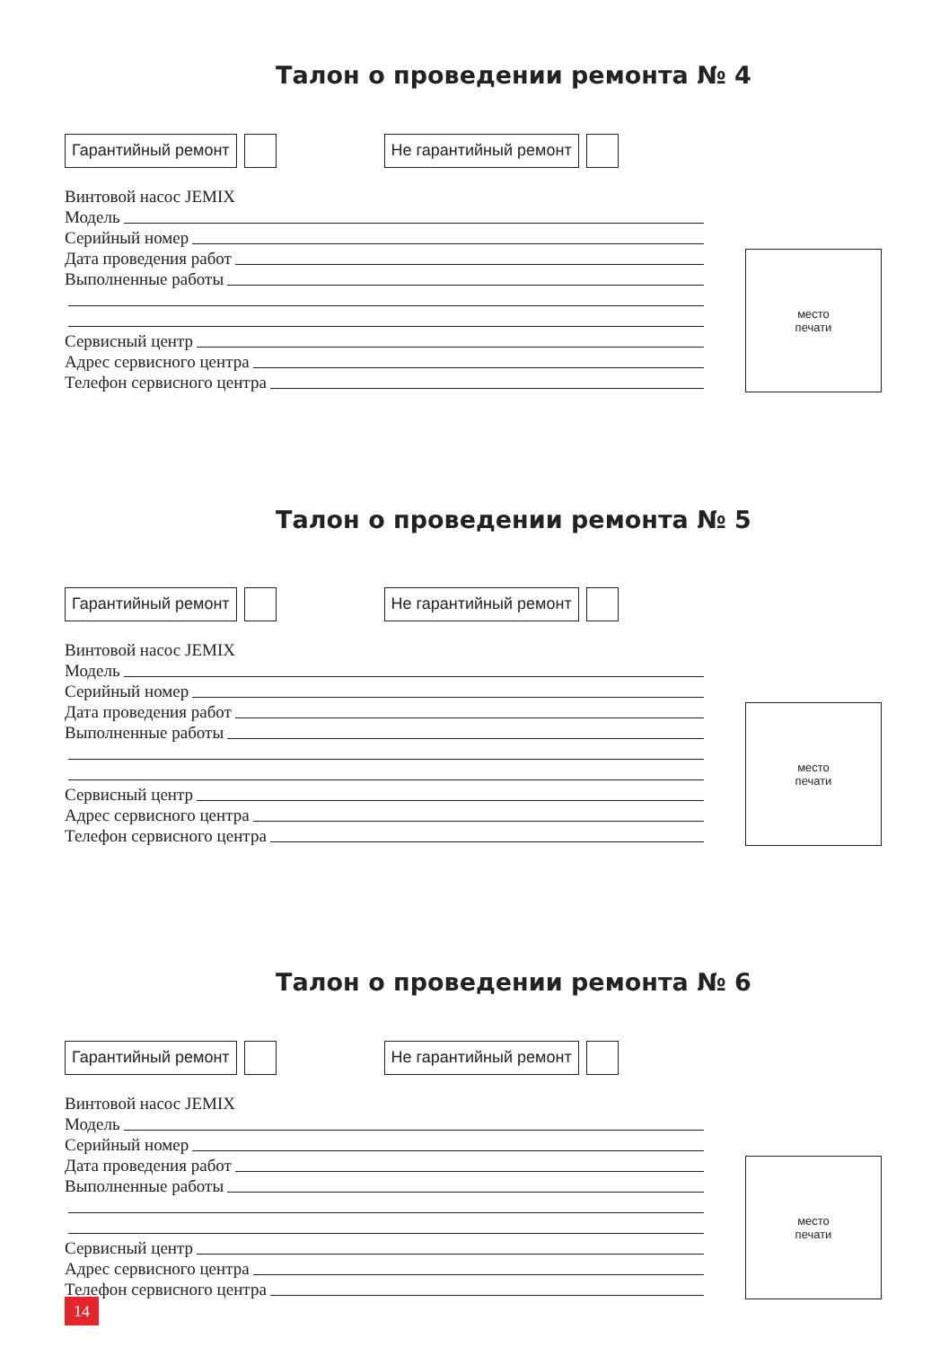Талон о проведении ремонта № 4
Гарантийный ремонт Не гарантийный ремонт
Винтовой насос JEMIX
Модель
Серийный номер
Дата проведения работ
Выполненные работы
Сервисный центр
Адрес сервисного центра
Телефон сервисного центра
место
печати
Талон о проведении ремонта № 5
Гарантийный ремонт Не гарантийный ремонт
Винтовой насос JEMIX
Модель
Серийный номер
Дата проведения работ
Выполненные работы
Сервисный центр
Адрес сервисного центра
Телефон сервисного центра
место
печати
Талон о проведении ремонта № 6
Гарантийный ремонт Не гарантийный ремонт
Винтовой насос JEMIX
Модель
Серийный номер
Дата проведения работ
Выполненные работы
Сервисный центр
Адрес сервисного центра
Телефон сервисного центра
место
печати
14